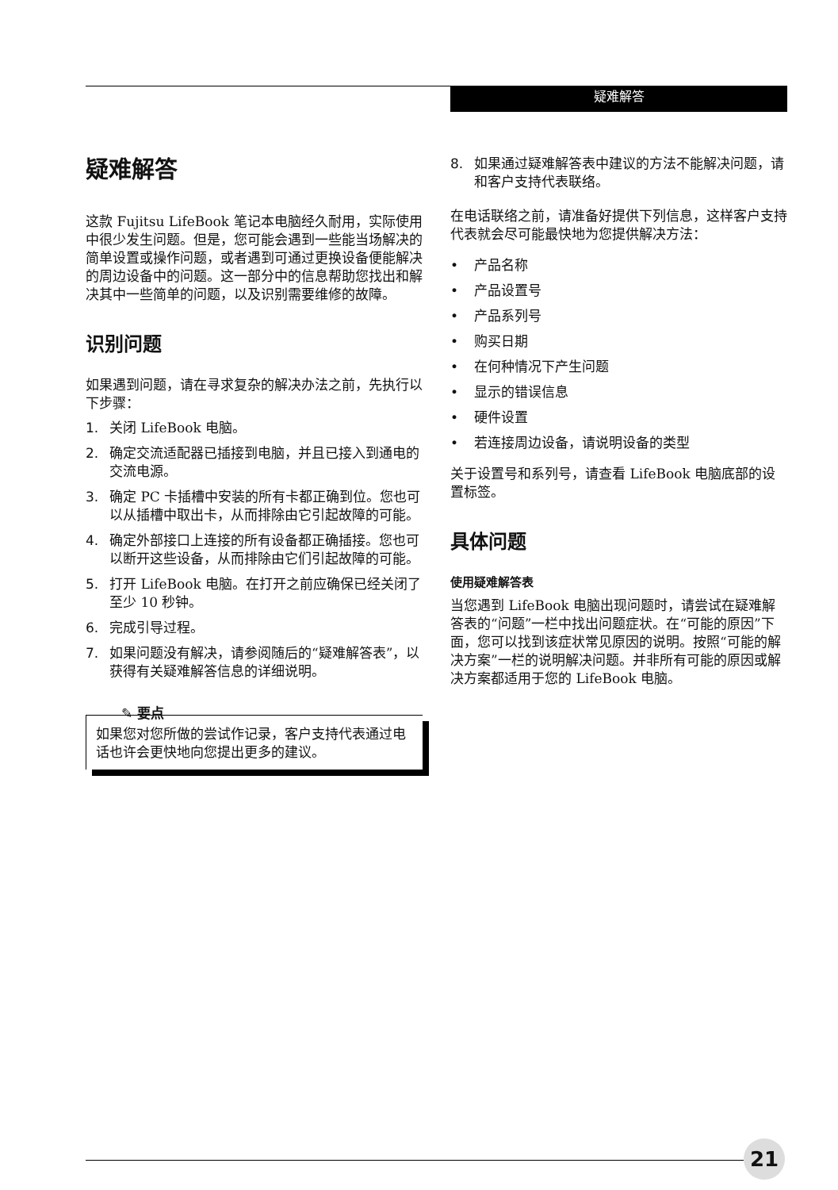疑难解答
疑难解答
这款 Fujitsu LifeBook 笔记本电脑经久耐用，实际使用中很少发生问题。但是，您可能会遇到一些能当场解决的简单设置或操作问题，或者遇到可通过更换设备便能解决的周边设备中的问题。这一部分中的信息帮助您找出和解决其中一些简单的问题，以及识别需要维修的故障。
识别问题
如果遇到问题，请在寻求复杂的解决办法之前，先执行以下步骤：
1. 关闭 LifeBook 电脑。
2. 确定交流适配器已插接到电脑，并且已接入到通电的交流电源。
3. 确定 PC 卡插槽中安装的所有卡都正确到位。您也可以从插槽中取出卡，从而排除由它引起故障的可能。
4. 确定外部接口上连接的所有设备都正确插接。您也可以断开这些设备，从而排除由它们引起故障的可能。
5. 打开 LifeBook 电脑。在打开之前应确保已经关闭了至少 10 秒钟。
6. 完成引导过程。
7. 如果问题没有解决，请参阅随后的“疑难解答表”，以获得有关疑难解答信息的详细说明。
✎ 要点
如果您对您所做的尝试作记录，客户支持代表通过电话也许会更快地向您提出更多的建议。
8. 如果通过疑难解答表中建议的方法不能解决问题，请和客户支持代表联络。
在电话联络之前，请准备好提供下列信息，这样客户支持代表就会尽可能最快地为您提供解决方法：
• 产品名称
• 产品设置号
• 产品系列号
• 购买日期
• 在何种情况下产生问题
• 显示的错误信息
• 硬件设置
• 若连接周边设备，请说明设备的类型
关于设置号和系列号，请查看 LifeBook 电脑底部的设置标签。
具体问题
使用疑难解答表
当您遇到 LifeBook 电脑出现问题时，请尝试在疑难解答表的“问题”一栏中找出问题症状。在“可能的原因”下面，您可以找到该症状常见原因的说明。按照“可能的解决方案”一栏的说明解决问题。并非所有可能的原因或解决方案都适用于您的 LifeBook 电脑。
21